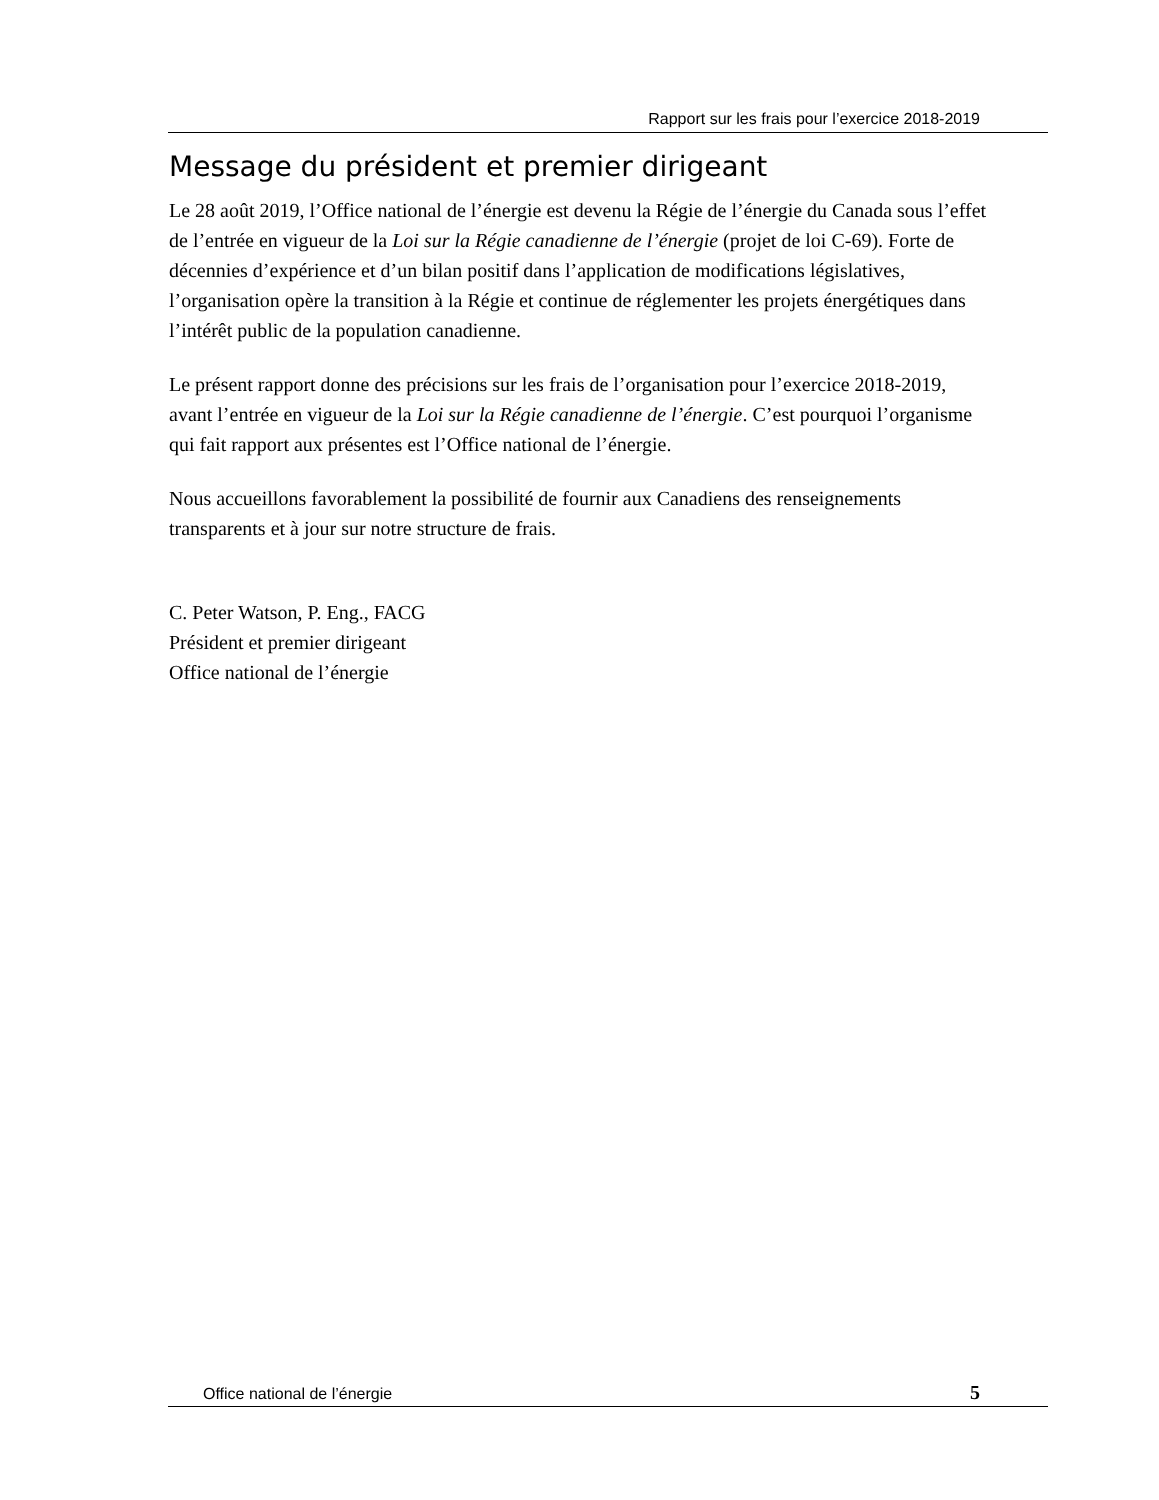Rapport sur les frais pour l’exercice 2018-2019
Message du président et premier dirigeant
Le 28 août 2019, l’Office national de l’énergie est devenu la Régie de l’énergie du Canada sous l’effet de l’entrée en vigueur de la Loi sur la Régie canadienne de l’énergie (projet de loi C-69). Forte de décennies d’expérience et d’un bilan positif dans l’application de modifications législatives, l’organisation opère la transition à la Régie et continue de réglementer les projets énergétiques dans l’intérêt public de la population canadienne.
Le présent rapport donne des précisions sur les frais de l’organisation pour l’exercice 2018-2019, avant l’entrée en vigueur de la Loi sur la Régie canadienne de l’énergie. C’est pourquoi l’organisme qui fait rapport aux présentes est l’Office national de l’énergie.
Nous accueillons favorablement la possibilité de fournir aux Canadiens des renseignements transparents et à jour sur notre structure de frais.
C. Peter Watson, P. Eng., FACG
Président et premier dirigeant
Office national de l’énergie
Office national de l’énergie 5